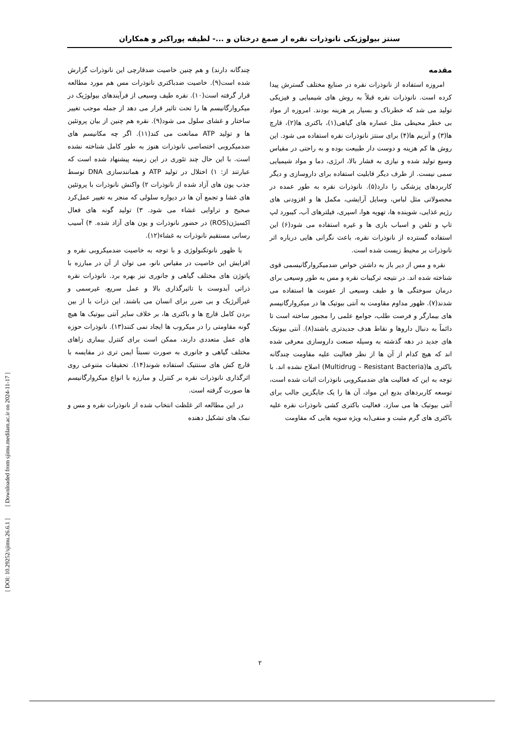سنتز بیولوژیکی نانوذرات نقره از صمغ درختان و ...- لطیفه پوراکبر و همکاران
مقدمه
امروزه استفاده از نانوذرات نقره در صنایع مختلف گسترش پیدا کرده است. نانوذرات نقره قبلاً به روش های شیمیایی و فیزیکی تولید می شد که خطرناک و بسیار پر هزینه بودند. امروزه از مواد بی خطر محیطی مثل عصاره های گیاهی(۱)، باکتری ها(۲)، قارچ ها(۳) و آنزیم ها(۴) برای سنتز نانوذرات نقره استفاده می شود. این روش ها کم هزینه و دوست دار طبیعت بوده و به راحتی در مقیاس وسیع تولید شده و نیازی به فشار بالا، انرژی، دما و مواد شیمیایی سمی نیست. از طرف دیگر قابلیت استفاده برای داروسازی و دیگر کاربردهای پزشکی را دارد(۵). نانوذرات نقره به طور عمده در محصولاتی مثل لباس، وسایل آرایشی، مکمل ها و افزودنی های رژیم غذایی، شوینده ها، تهویه هوا، اسپری، فیلترهای آب، کیبورد لپ تاپ و تلفن و اسباب بازی ها و غیره استفاده می شود(۶) این استفاده گسترده از نانوذرات نقره، باعث نگرانی هایی درباره اثر نانوذرات بر محیط زیست شده است.
نقره و مس از دیر باز به داشتن خواص ضدمیکروارگانیسمی قوی شناخته شده اند. در نتیجه ترکیبات نقره و مس به طور وسیعی برای درمان سوختگی ها و طیف وسیعی از عفونت ها استفاده می شدند(۷). ظهور مداوم مقاومت به آنتی بیوتیک ها در میکروارگانیسم های بیمارگر و فرصت طلب، جوامع علمی را مجبور ساخته است تا دائماً به دنبال داروها و نقاط هدف جدیدتری باشند(۸). آنتی بیوتیک های جدید در دهه گذشته به وسیله صنعت داروسازی معرفی شده اند که هیچ کدام از آن ها از نظر فعالیت علیه مقاومت چندگانه باکتری ها(Multidrug – Resistant Bacteria) اصلاح نشده اند. با توجه به این که فعالیت های ضدمیکروبی نانوذرات اثبات شده است، توسعه کاربردهای بدیع این مواد، آن ها را یک جایگزین جالب برای آنتی بیوتیک ها می سازد. فعالیت باکتری کشی نانوذرات نقره علیه باکتری های گرم مثبت و منفی(به ویژه سویه هایی که مقاومت
چندگانه دارند) و هم چنین خاصیت ضدقارچی این نانوذرات گزارش شده است(۹). خاصیت ضدباکتری نانوذرات مس هم مورد مطالعه قرار گرفته است(۱۰). نقره طیف وسیعی از فرآیندهای بیولوژیک در میکروارگانیسم ها را تحت تاثیر قرار می دهد از جمله موجب تغییر ساختار و غشای سلول می شود(۹). نقره هم چنین از بیان پروتئین ها و تولید ATP ممانعت می کند(۱۱). اگر چه مکانیسم های ضدمیکروبی اختصاصی نانوذرات هنوز به طور کامل شناخته نشده است. با این حال چند تئوری در این زمینه پیشنهاد شده است که عبارتند از: ۱) اختلال در تولید ATP و همانندسازی DNA توسط جذب یون های آزاد شده از نانوذرات ۲) واکنش نانوذرات با پروتئین های غشا و تجمع آن ها در دیواره سلولی که منجر به تغییر عمل‌کرد صحیح و تراوایی غشاء می شود. ۳) تولید گونه های فعال اکسیژن(ROS) در حضور نانوذرات و یون های آزاد شده. ۴) آسیب رسانی مستقیم نانوذرات به غشاء(۱۲).
با ظهور نانوتکنولوژی و با توجه به خاصیت ضدمیکروبی نقره و افزایش این خاصیت در مقیاس نانو، می توان از آن در مبارزه با پاتوژن های مختلف گیاهی و جانوری نیز بهره برد. نانوذرات نقره ذراتی آبدوست با تاثیرگذاری بالا و عمل سریع، غیرسمی و غیرآلرژیک و بی ضرر برای انسان می باشند. این ذرات با از بین بردن کامل قارچ ها و باکتری ها، بر خلاف سایر آنتی بیوتیک ها هیچ گونه مقاومتی را در میکروب ها ایجاد نمی کنند(۱۳). نانوذرات حوزه های عمل متعددی دارند، ممکن است برای کنترل بیماری زاهای مختلف گیاهی و جانوری به صورت نسبتاً ایمن تری در مقایسه با قارچ کش های سنتتیک استفاده شوند(۱۴). تحقیقات متنوعی روی اثرگذاری نانوذرات نقره بر کنترل و مبارزه با انواع میکروارگانیسم ها صورت گرفته است.
در این مطالعه اثر غلظت انتخاب شده از نانوذرات نقره و مس و نمک های تشکیل دهنده
۲
[ DOI: 10.29252/sjimu.26.6.1 ] [ Downloaded from sjimu.medilam.ac.ir on 2024-11-17 ]